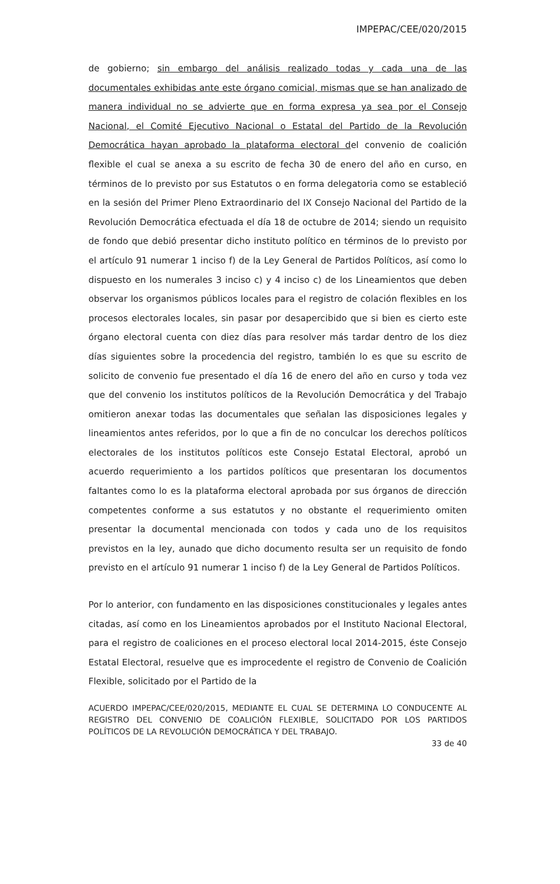IMPEPAC/CEE/020/2015
de gobierno; sin embargo del análisis realizado todas y cada una de las documentales exhibidas ante este órgano comicial, mismas que se han analizado de manera individual no se advierte que en forma expresa ya sea por el Consejo Nacional, el Comité Ejecutivo Nacional o Estatal del Partido de la Revolución Democrática hayan aprobado la plataforma electoral del convenio de coalición flexible el cual se anexa a su escrito de fecha 30 de enero del año en curso, en términos de lo previsto por sus Estatutos o en forma delegatoria como se estableció en la sesión del Primer Pleno Extraordinario del IX Consejo Nacional del Partido de la Revolución Democrática efectuada el día 18 de octubre de 2014; siendo un requisito de fondo que debió presentar dicho instituto político en términos de lo previsto por el artículo 91 numerar 1 inciso f) de la Ley General de Partidos Políticos, así como lo dispuesto en los numerales 3 inciso c) y 4 inciso c) de los Lineamientos que deben observar los organismos públicos locales para el registro de colación flexibles en los procesos electorales locales, sin pasar por desapercibido que si bien es cierto este órgano electoral cuenta con diez días para resolver más tardar dentro de los diez días siguientes sobre la procedencia del registro, también lo es que su escrito de solicito de convenio fue presentado el día 16 de enero del año en curso y toda vez que del convenio los institutos políticos de la Revolución Democrática y del Trabajo omitieron anexar todas las documentales que señalan las disposiciones legales y lineamientos antes referidos, por lo que a fin de no conculcar los derechos políticos electorales de los institutos políticos este Consejo Estatal Electoral, aprobó un acuerdo requerimiento a los partidos políticos que presentaran los documentos faltantes como lo es la plataforma electoral aprobada por sus órganos de dirección competentes conforme a sus estatutos y no obstante el requerimiento omiten presentar la documental mencionada con todos y cada uno de los requisitos previstos en la ley, aunado que dicho documento resulta ser un requisito de fondo previsto en el artículo 91 numerar 1 inciso f) de la Ley General de Partidos Políticos.
Por lo anterior, con fundamento en las disposiciones constitucionales y legales antes citadas, así como en los Lineamientos aprobados por el Instituto Nacional Electoral, para el registro de coaliciones en el proceso electoral local 2014-2015, éste Consejo Estatal Electoral, resuelve que es improcedente el registro de Convenio de Coalición Flexible, solicitado por el Partido de la
ACUERDO IMPEPAC/CEE/020/2015, MEDIANTE EL CUAL SE DETERMINA LO CONDUCENTE AL REGISTRO DEL CONVENIO DE COALICIÓN FLEXIBLE, SOLICITADO POR LOS PARTIDOS POLÍTICOS DE LA REVOLUCIÓN DEMOCRÁTICA Y DEL TRABAJO.
33 de 40